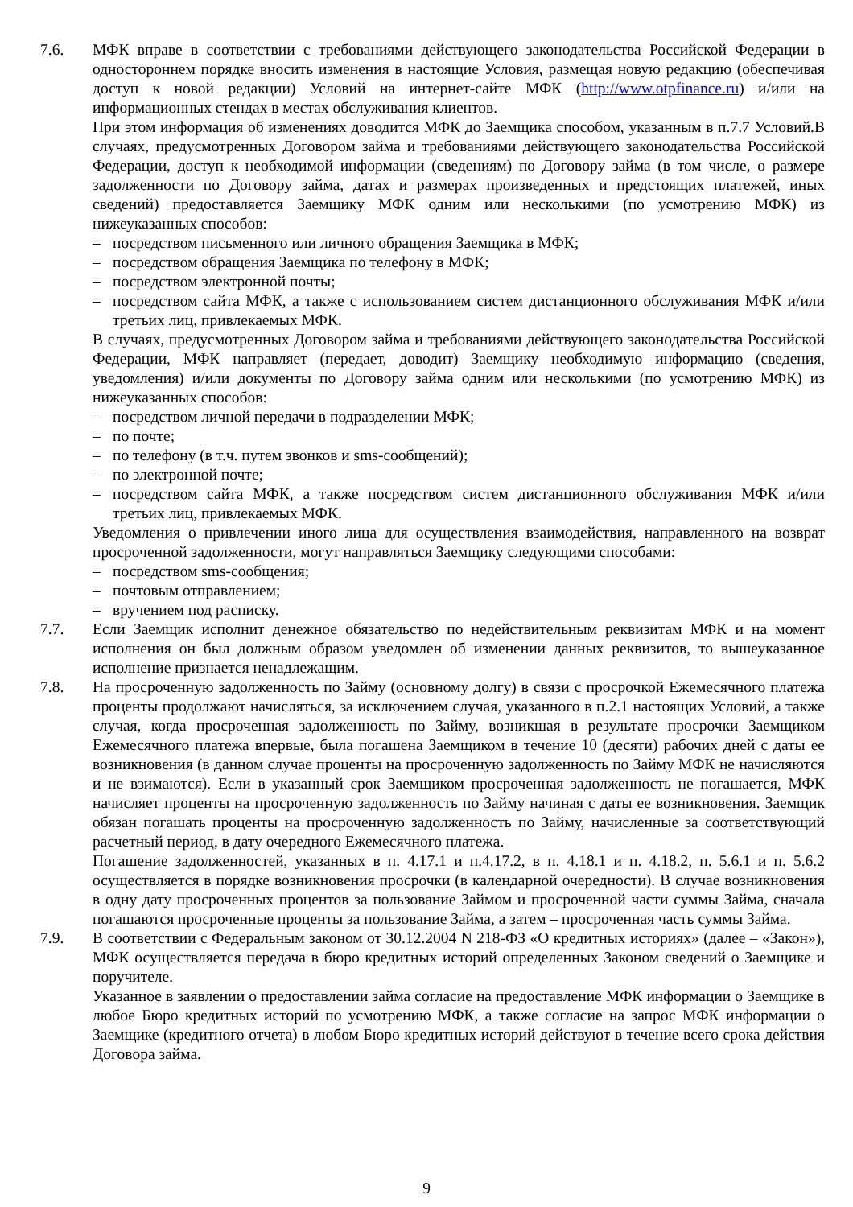7.6. МФК вправе в соответствии с требованиями действующего законодательства Российской Федерации в одностороннем порядке вносить изменения в настоящие Условия, размещая новую редакцию (обеспечивая доступ к новой редакции) Условий на интернет-сайте МФК (http://www.otpfinance.ru) и/или на информационных стендах в местах обслуживания клиентов.
При этом информация об изменениях доводится МФК до Заемщика способом, указанным в п.7.7 Условий.В случаях, предусмотренных Договором займа и требованиями действующего законодательства Российской Федерации, доступ к необходимой информации (сведениям) по Договору займа (в том числе, о размере задолженности по Договору займа, датах и размерах произведенных и предстоящих платежей, иных сведений) предоставляется Заемщику МФК одним или несколькими (по усмотрению МФК) из нижеуказанных способов:
– посредством письменного или личного обращения Заемщика в МФК;
– посредством обращения Заемщика по телефону в МФК;
– посредством электронной почты;
– посредством сайта МФК, а также с использованием систем дистанционного обслуживания МФК и/или третьих лиц, привлекаемых МФК.
В случаях, предусмотренных Договором займа и требованиями действующего законодательства Российской Федерации, МФК направляет (передает, доводит) Заемщику необходимую информацию (сведения, уведомления) и/или документы по Договору займа одним или несколькими (по усмотрению МФК) из нижеуказанных способов:
– посредством личной передачи в подразделении МФК;
– по почте;
– по телефону (в т.ч. путем звонков и sms-сообщений);
– по электронной почте;
– посредством сайта МФК, а также посредством систем дистанционного обслуживания МФК и/или третьих лиц, привлекаемых МФК.
Уведомления о привлечении иного лица для осуществления взаимодействия, направленного на возврат просроченной задолженности, могут направляться Заемщику следующими способами:
– посредством sms-сообщения;
– почтовым отправлением;
– вручением под расписку.
7.7. Если Заемщик исполнит денежное обязательство по недействительным реквизитам МФК и на момент исполнения он был должным образом уведомлен об изменении данных реквизитов, то вышеуказанное исполнение признается ненадлежащим.
7.8. На просроченную задолженность по Займу (основному долгу) в связи с просрочкой Ежемесячного платежа проценты продолжают начисляться, за исключением случая, указанного в п.2.1 настоящих Условий, а также случая, когда просроченная задолженность по Займу, возникшая в результате просрочки Заемщиком Ежемесячного платежа впервые, была погашена Заемщиком в течение 10 (десяти) рабочих дней с даты ее возникновения (в данном случае проценты на просроченную задолженность по Займу МФК не начисляются и не взимаются). Если в указанный срок Заемщиком просроченная задолженность не погашается, МФК начисляет проценты на просроченную задолженность по Займу начиная с даты ее возникновения. Заемщик обязан погашать проценты на просроченную задолженность по Займу, начисленные за соответствующий расчетный период, в дату очередного Ежемесячного платежа.
Погашение задолженностей, указанных в п. 4.17.1 и п.4.17.2, в п. 4.18.1 и п. 4.18.2, п. 5.6.1 и п. 5.6.2 осуществляется в порядке возникновения просрочки (в календарной очередности). В случае возникновения в одну дату просроченных процентов за пользование Займом и просроченной части суммы Займа, сначала погашаются просроченные проценты за пользование Займа, а затем – просроченная часть суммы Займа.
7.9. В соответствии с Федеральным законом от 30.12.2004 N 218-ФЗ «О кредитных историях» (далее – «Закон»), МФК осуществляется передача в бюро кредитных историй определенных Законом сведений о Заемщике и поручителе.
Указанное в заявлении о предоставлении займа согласие на предоставление МФК информации о Заемщике в любое Бюро кредитных историй по усмотрению МФК, а также согласие на запрос МФК информации о Заемщике (кредитного отчета) в любом Бюро кредитных историй действуют в течение всего срока действия Договора займа.
9